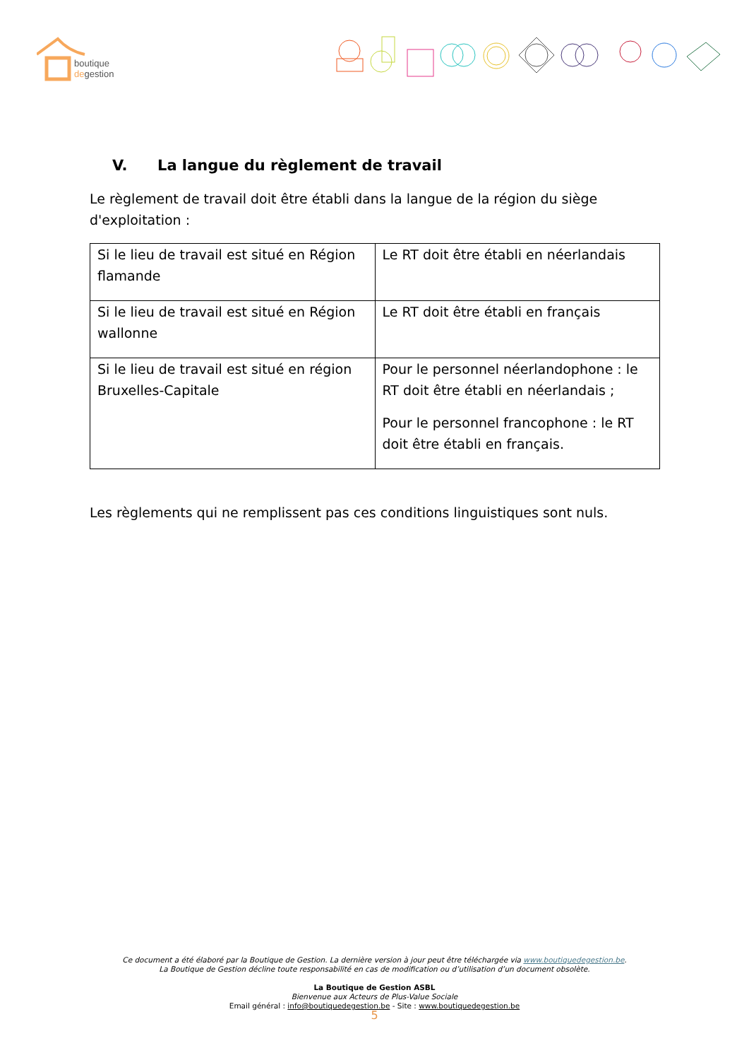boutique
degestion
V. La langue du règlement de travail
Le règlement de travail doit être établi dans la langue de la région du siège d'exploitation :
| Si le lieu de travail est situé en Région flamande | Le RT doit être établi en néerlandais |
| Si le lieu de travail est situé en Région wallonne | Le RT doit être établi en français |
| Si le lieu de travail est situé en région Bruxelles-Capitale | Pour le personnel néerlandophone : le RT doit être établi en néerlandais ; Pour le personnel francophone : le RT doit être établi en français. |
Les règlements qui ne remplissent pas ces conditions linguistiques sont nuls.
Ce document a été élaboré par la Boutique de Gestion. La dernière version à jour peut être téléchargée via www.boutiquedegestion.be.
La Boutique de Gestion décline toute responsabilité en cas de modification ou d’utilisation d’un document obsolète.
La Boutique de Gestion ASBL
Bienvenue aux Acteurs de Plus-Value Sociale
Email général : info@boutiquedegestion.be - Site : www.boutiquedegestion.be
5